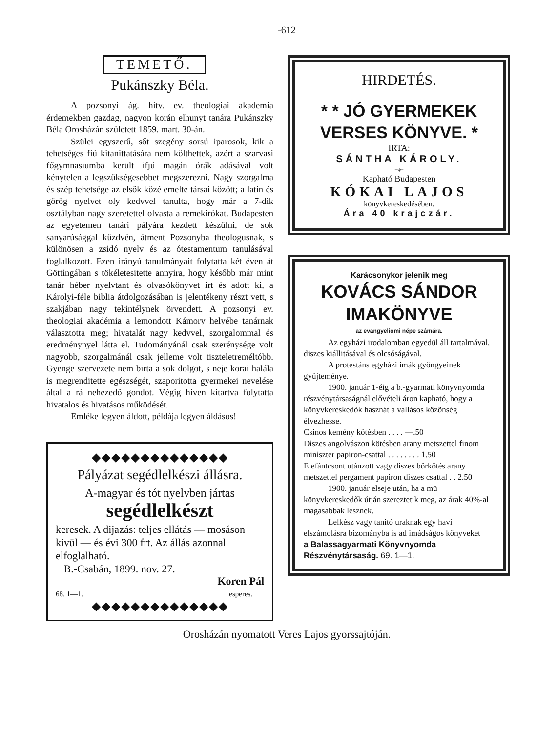-612
TEMETŐ.
Pukánszky Béla.
A pozsonyi ág. hitv. ev. theologiai akademia érdemekben gazdag, nagyon korán elhunyt tanára Pukánszky Béla Orosházán született 1859. mart. 30-án.
Szülei egyszerű, sőt szegény sorsú iparosok, kik a tehetséges fiú kitanittatására nem költhettek, azért a szarvasi főgymnasiumba került ifjú magán órák adásával volt kénytelen a legszükségesebbet megszerezni. Nagy szorgalma és szép tehetsége az elsők közé emelte társai között; a latin és görög nyelvet oly kedvvel tanulta, hogy már a 7-dik osztályban nagy szeretettel olvasta a remekirókat. Budapesten az egyetemen tanári pályára kezdett készülni, de sok sanyarúsággal küzdvén, átment Pozsonyba theologusnak, s különösen a zsidó nyelv és az ótestamentum tanulásával foglalkozott. Ezen irányú tanulmányait folytatta két éven át Göttingában s tökéletesitette annyira, hogy később már mint tanár héber nyelvtant és olvasókönyvet irt és adott ki, a Károlyi-féle biblia átdolgozásában is jelentékeny részt vett, s szakjában nagy tekintélynek örvendett. A pozsonyi ev. theologiai akadémia a lemondott Kámory helyébe tanárnak választotta meg; hivatalát nagy kedvvel, szorgalommal és eredménynyel látta el. Tudományánál csak szerénysége volt nagyobb, szorgalmánál csak jelleme volt tiszteletreméltóbb. Gyenge szervezete nem birta a sok dolgot, s neje korai halála is megrenditette egészségét, szaporitotta gyermekei nevelése által a rá nehezedő gondot. Végig hiven kitartva folytatta hivatalos és hivatásos működését.
Emléke legyen áldott, példája legyen áldásos!
◆◆◆◆◆◆◆◆◆◆◆◆◆◆
Pályázat segédlelkészi állásra.
A-magyar és tót nyelvben jártas
segédlelkészt
keresek. A dijazás: teljes ellátás — mosáson kivül — és évi 300 frt. Az állás azonnal elfoglalható.
B.-Csabán, 1899. nov. 27.
68. 1—1. Koren Pál
esperes.
◆◆◆◆◆◆◆◆◆◆◆◆◆◆
HIRDETÉS.
* * JÓ GYERMEKEK VERSES KÖNYVE. *
IRTA:
SÁNTHA KÁROLY.
-⁎-
Kapható Budapesten
KÓKAI LAJOS
könyvkereskedésében.
Ára 40 krajczár.
Karácsonykor jelenik meg
KOVÁCS SÁNDOR IMAKÖNYVE
az evangyeliomi népe számára.
Az egyházi irodalomban egyedül áll tartalmával, diszes kiállitásával és olcsóságával.
A protestáns egyházi imák gyöngyeinek gyüjteménye.
1900. január 1-éig a b.-gyarmati könyvnyomda részvénytársaságnál elővételi áron kapható, hogy a könyvkereskedők hasznát a vallásos közönség élvezhesse.
Csinos kemény kötésben . . . . —.50
Diszes angolvászon kötésben arany metszettel finom miniszter papiron-csattal . . . . . . . . 1.50
Elefántcsont utánzott vagy diszes bőrkötés arany metszettel pergament papiron diszes csattal . . 2.50
1900. január elseje után, ha a mü könyvkereskedők útján szereztetik meg, az árak 40%-al magasabbak lesznek.
Lelkész vagy tanitó uraknak egy havi elszámolásra bizományba is ad imádságos könyveket
a Balassagyarmati Könyvnyomda Részvénytársaság. 69. 1—1.
Orosházán nyomatott Veres Lajos gyorssajtóján.